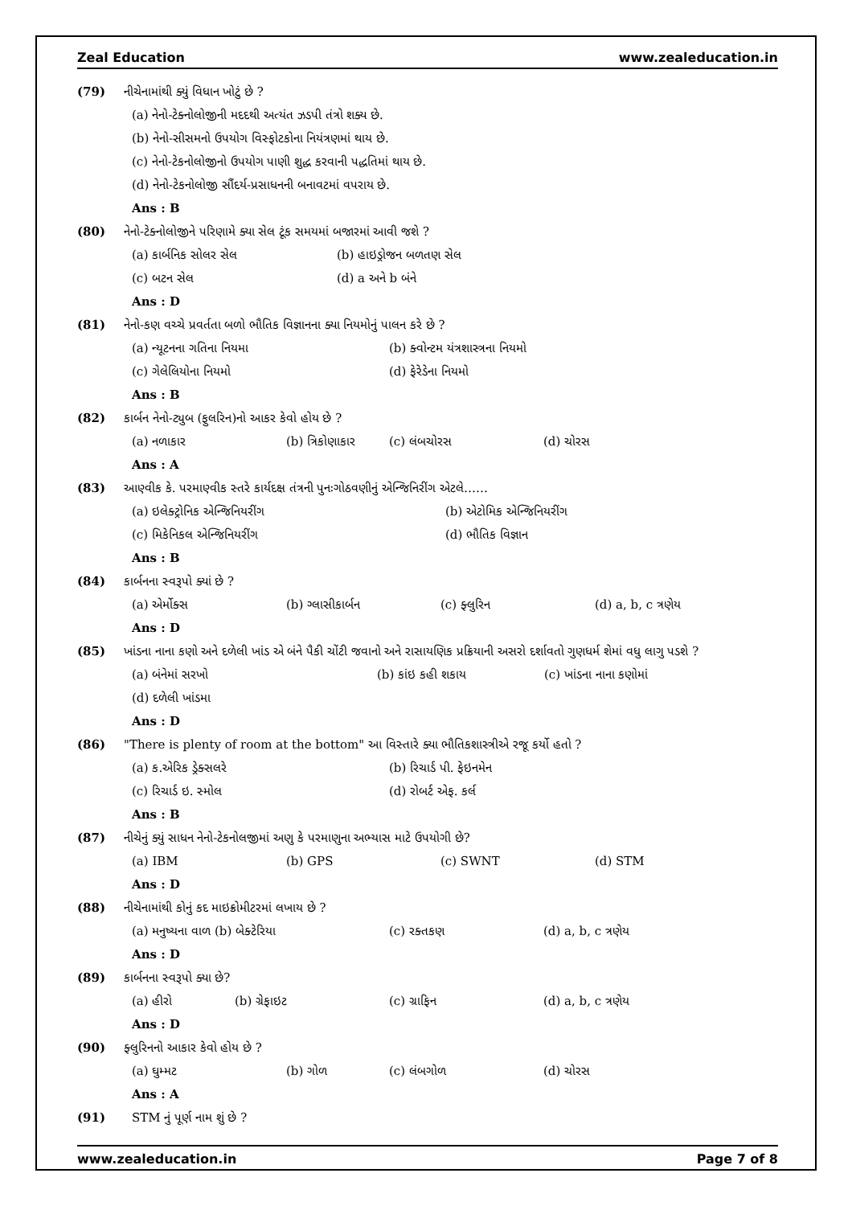Zeal Education www.zealeducation.in
(79) નીચેનામાંથી ક્યું વિધાન ખોટું છે ?
(a) નેનો-ટેક્નોલોજીની મદદથી અત્યંત ઝડપી તંત્રો શક્ય છે.
(b) નેનો-સીસમનો ઉપયોગ વિસ્ફોટકોના નિયંત્રણમાં થાય છે.
(c) નેનો-ટેકનોલોજીનો ઉપયોગ પાણી શુદ્ધ કરવાની પદ્ધતિમાં થાય છે.
(d) નેનો-ટેકનોલોજી સૌંદર્ય-પ્રસાધનની બનાવટમાં વપરાય છે.
Ans : B
(80) નેનો-ટેક્નોલોજીને પરિણામે ક્યા સેલ ટૂંક સમયમાં બજારમાં આવી જશે ?
(a) કાર્બનિક સોલર સેલ (b) હાઇડ્રોજન બળતણ સેલ
(c) બટન સેલ (d) a અને b બંને
Ans : D
(81) નેનો-કણ વચ્ચે પ્રવર્તતા બળો ભૌતિક વિજ્ઞાનના ક્યા નિયમોનું પાલન કરે છે ?
(a) ન્યૂટનના ગતિના નિયમા (b) ક્વોન્ટમ યંત્રશાસ્ત્રના નિયમો
(c) ગેલેલિયોના નિયમો (d) ફેરેડેના નિયમો
Ans : B
(82) કાર્બન નેનો-ટ્યુબ (ફુલરિન)નો આકર કેવો હોય છે ?
(a) નળાકાર (b) ત્રિકોણાકાર (c) લંબચોરસ (d) ચોરસ
Ans : A
(83) આણ્વીક કે. પરમાણ્વીક સ્તરે કાર્યદક્ષ તંત્રની પુનઃગોઠવણીનું એન્જિનિરીંગ એટલે……
(a) ઇલેક્ટ્રોનિક એન્જિનિયરીંગ (b) એટોમિક એન્જિનિયરીંગ
(c) મિકેનિકલ એન્જિનિયરીંગ (d) ભૌતિક વિજ્ઞાન
Ans : B
(84) કાર્બનના સ્વરૂપો ક્યાં છે ?
(a) એર્મોક્સ (b) ગ્લાસીકાર્બન (c) ફ્લુરિન (d) a, b, c ત્રણેય
Ans : D
(85) ખાંડના નાના કણો અને દળેલી ખાંડ એ બંને પૈકી ચોંટી જવાનો અને રાસાયણિક પ્રક્રિયાની અસરો દર્શાવતો ગુણધર્મ શેમાં વધુ લાગુ પડશે ?
(a) બંનેમાં સરખો (b) કાંઇ કહી શકાય (c) ખાંડના નાના કણોમાં
(d) દળેલી ખાંડમા
Ans : D
(86) "There is plenty of room at the bottom" આ વિસ્તારે ક્યા ભૌતિકશાસ્ત્રીએ રજૂ કર્યો હતો ?
(a) ક.એરિક ડ્રેક્સલરે (b) રિચાર્ડ પી. ફેઇનમેન
(c) રિચાર્ડ ઇ. સ્મોલ (d) રોબર્ટ એફ. કર્લ
Ans : B
(87) નીચેનું ક્યું સાધન નેનો-ટેકનોલજીમાં અણુ કે પરમાણુના અભ્યાસ માટે ઉપયોગી છે?
(a) IBM (b) GPS (c) SWNT (d) STM
Ans : D
(88) નીચેનામાંથી કોનું કદ માઇક્રોમીટરમાં લખાય છે ?
(a) મનુષ્યના વાળ (b) બેક્ટેરિયા (c) રક્તકણ (d) a, b, c ત્રણેય
Ans : D
(89) કાર્બનના સ્વરૂપો ક્યા છે?
(a) હીરો (b) ગ્રેફાઇટ (c) ગ્રાફિન (d) a, b, c ત્રણેય
Ans : D
(90) ફ્લુરિનનો આકાર કેવો હોય છે ?
(a) ઘુમ્મટ (b) ગોળ (c) લંબગોળ (d) ચોરસ
Ans : A
(91) STM નું પૂર્ણ નામ શું છે ?
www.zealeducation.in Page 7 of 8